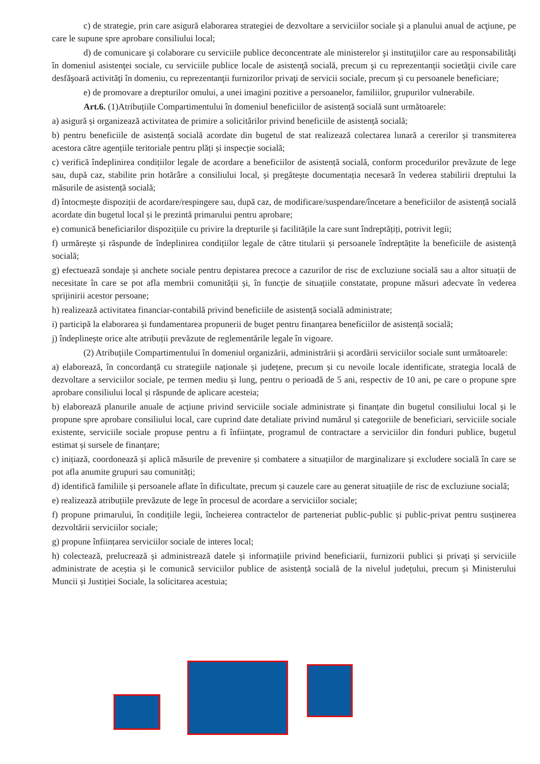c) de strategie, prin care asigură elaborarea strategiei de dezvoltare a serviciilor sociale şi a planului anual de acţiune, pe care le supune spre aprobare consiliului local;
d) de comunicare şi colaborare cu serviciile publice deconcentrate ale ministerelor şi instituţiilor care au responsabilităţi în domeniul asistenţei sociale, cu serviciile publice locale de asistenţă socială, precum şi cu reprezentanţii societăţii civile care desfăşoară activităţi în domeniu, cu reprezentanţii furnizorilor privaţi de servicii sociale, precum şi cu persoanele beneficiare;
e) de promovare a drepturilor omului, a unei imagini pozitive a persoanelor, familiilor, grupurilor vulnerabile.
Art.6. (1)Atribuțiile Compartimentului în domeniul beneficiilor de asistență socială sunt următoarele:
a) asigură și organizează activitatea de primire a solicitărilor privind beneficiile de asistență socială;
b) pentru beneficiile de asistență socială acordate din bugetul de stat realizează colectarea lunară a cererilor și transmiterea acestora către agențiile teritoriale pentru plăți și inspecție socială;
c) verifică îndeplinirea condițiilor legale de acordare a beneficiilor de asistență socială, conform procedurilor prevăzute de lege sau, după caz, stabilite prin hotărâre a consiliului local, și pregătește documentația necesară în vederea stabilirii dreptului la măsurile de asistență socială;
d) întocmește dispoziții de acordare/respingere sau, după caz, de modificare/suspendare/încetare a beneficiilor de asistență socială acordate din bugetul local și le prezintă primarului pentru aprobare;
e) comunică beneficiarilor dispozițiile cu privire la drepturile și facilitățile la care sunt îndreptățiți, potrivit legii;
f) urmărește și răspunde de îndeplinirea condițiilor legale de către titularii și persoanele îndreptățite la beneficiile de asistență socială;
g) efectuează sondaje și anchete sociale pentru depistarea precoce a cazurilor de risc de excluziune socială sau a altor situații de necesitate în care se pot afla membrii comunității și, în funcție de situațiile constatate, propune măsuri adecvate în vederea sprijinirii acestor persoane;
h) realizează activitatea financiar-contabilă privind beneficiile de asistență socială administrate;
i) participă la elaborarea și fundamentarea propunerii de buget pentru finanțarea beneficiilor de asistență socială;
j) îndeplinește orice alte atribuții prevăzute de reglementările legale în vigoare.
(2) Atribuțiile Compartimentului în domeniul organizării, administrării și acordării serviciilor sociale sunt următoarele:
a) elaborează, în concordanță cu strategiile naționale și județene, precum și cu nevoile locale identificate, strategia locală de dezvoltare a serviciilor sociale, pe termen mediu și lung, pentru o perioadă de 5 ani, respectiv de 10 ani, pe care o propune spre aprobare consiliului local și răspunde de aplicare acesteia;
b) elaborează planurile anuale de acțiune privind serviciile sociale administrate și finanțate din bugetul consiliului local și le propune spre aprobare consiliului local, care cuprind date detaliate privind numărul și categoriile de beneficiari, serviciile sociale existente, serviciile sociale propuse pentru a fi înființate, programul de contractare a serviciilor din fonduri publice, bugetul estimat și sursele de finanțare;
c) inițiază, coordonează și aplică măsurile de prevenire și combatere a situațiilor de marginalizare și excludere socială în care se pot afla anumite grupuri sau comunități;
d) identifică familiile și persoanele aflate în dificultate, precum și cauzele care au generat situațiile de risc de excluziune socială;
e) realizează atribuțiile prevăzute de lege în procesul de acordare a serviciilor sociale;
f) propune primarului, în condițiile legii, încheierea contractelor de parteneriat public-public și public-privat pentru susținerea dezvoltării serviciilor sociale;
g) propune înființarea serviciilor sociale de interes local;
h) colectează, prelucrează și administrează datele și informațiile privind beneficiarii, furnizorii publici și privați și serviciile administrate de aceștia și le comunică serviciilor publice de asistență socială de la nivelul județului, precum și Ministerului Muncii și Justiției Sociale, la solicitarea acestuia;